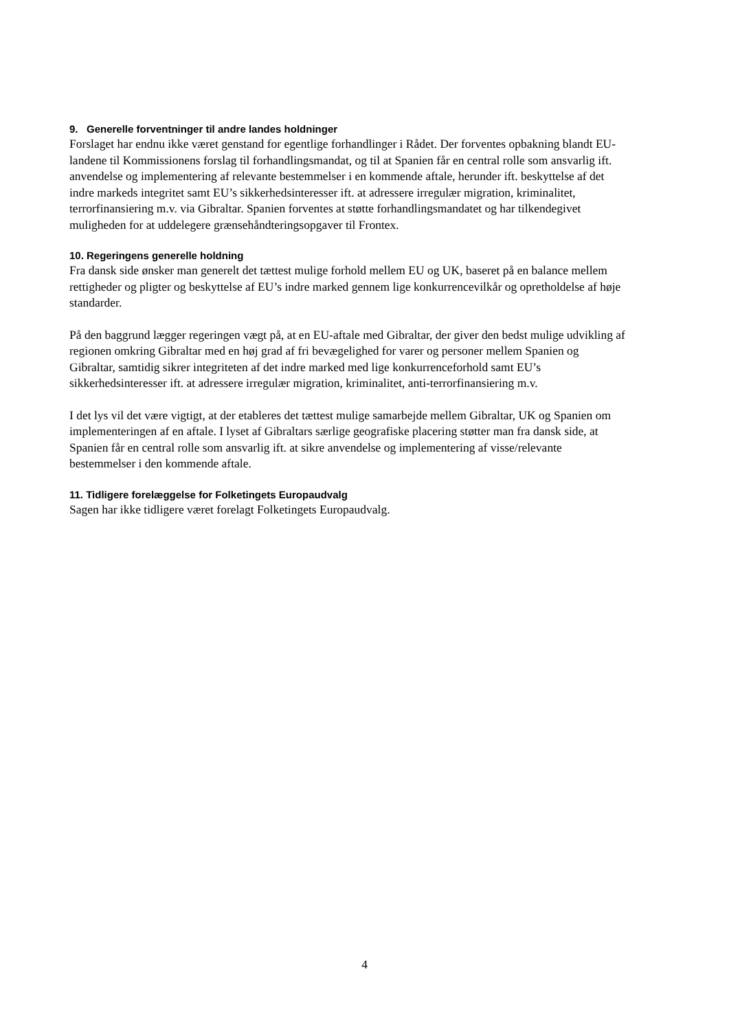9. Generelle forventninger til andre landes holdninger
Forslaget har endnu ikke været genstand for egentlige forhandlinger i Rådet. Der forventes opbakning blandt EU-landene til Kommissionens forslag til forhandlingsmandat, og til at Spanien får en central rolle som ansvarlig ift. anvendelse og implementering af relevante bestemmelser i en kommende aftale, herunder ift. beskyttelse af det indre markeds integritet samt EU’s sikkerhedsinteresser ift. at adressere irregulær migration, kriminalitet, terrorfinansiering m.v. via Gibraltar. Spanien forventes at støtte forhandlingsmandatet og har tilkendegivet muligheden for at uddelegere grænsehåndteringsopgaver til Frontex.
10. Regeringens generelle holdning
Fra dansk side ønsker man generelt det tættest mulige forhold mellem EU og UK, baseret på en balance mellem rettigheder og pligter og beskyttelse af EU’s indre marked gennem lige konkurrencevilkår og opretholdelse af høje standarder.
På den baggrund lægger regeringen vægt på, at en EU-aftale med Gibraltar, der giver den bedst mulige udvikling af regionen omkring Gibraltar med en høj grad af fri bevægelighed for varer og personer mellem Spanien og Gibraltar, samtidig sikrer integriteten af det indre marked med lige konkurrenceforhold samt EU’s sikkerhedsinteresser ift. at adressere irregulær migration, kriminalitet, anti-terrorfinansiering m.v.
I det lys vil det være vigtigt, at der etableres det tættest mulige samarbejde mellem Gibraltar, UK og Spanien om implementeringen af en aftale. I lyset af Gibraltars særlige geografiske placering støtter man fra dansk side, at Spanien får en central rolle som ansvarlig ift. at sikre anvendelse og implementering af visse/relevante bestemmelser i den kommende aftale.
11. Tidligere forelæggelse for Folketingets Europaudvalg
Sagen har ikke tidligere været forelagt Folketingets Europaudvalg.
4